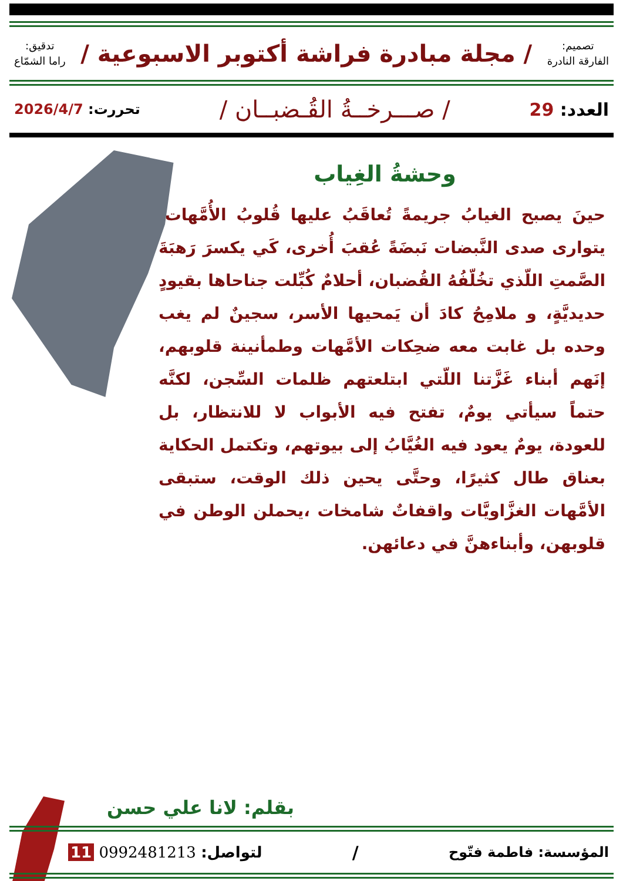تصميم:
الفارقة النادرة
/ مجلة مبادرة فراشة أكتوبر الاسبوعية /
تدقيق:
راما الشمّاع
العدد: 29
/ صـــرخــةُ القُـضبــان /
تحررت: 2026/4/7
وحشةُ الغِياب
حينَ يصبح الغيابُ جريمةً تُعاقَبُ عليها قُلوبُ الأُمَّهات، يتوارى صدى النَّبضات نَبضَةً عُقبَ أُخرى، كَي يكسرَ رَهبَةَ الصَّمتِ اللّذي تخُلّفُهُ القُضبان، أحلامٌ كُبِّلت جناحاها بقيودٍ حديديَّةٍ، و ملامِحُ كادَ أن يَمحيها الأسر، سجينٌ لم يغب وحده بل غابت معه ضحِكات الأمَّهات وطمأنينة قلوبهم، إنَهم أبناء غَزَّتنا اللّتي ابتلعتهم ظلمات السِّجن، لكنَّه حتماً سيأتي يومٌ، تفتح فيه الأبواب لا للانتظار، بل للعودة، يومٌ يعود فيه الغُيَّابُ إلى بيوتهم، وتكتمل الحكاية بعناق طال كثيرًا، وحتَّى يحين ذلك الوقت، ستبقى الأمَّهات الغزَّاويَّات واقفاتٌ شامخات ،يحملن الوطن في قلوبهن، وأبناءهنَّ في دعائهن.
بقلم: لانا علي حسن
المؤسسة: فاطمة فتّوح
/
لتواصل: 0992481213 11